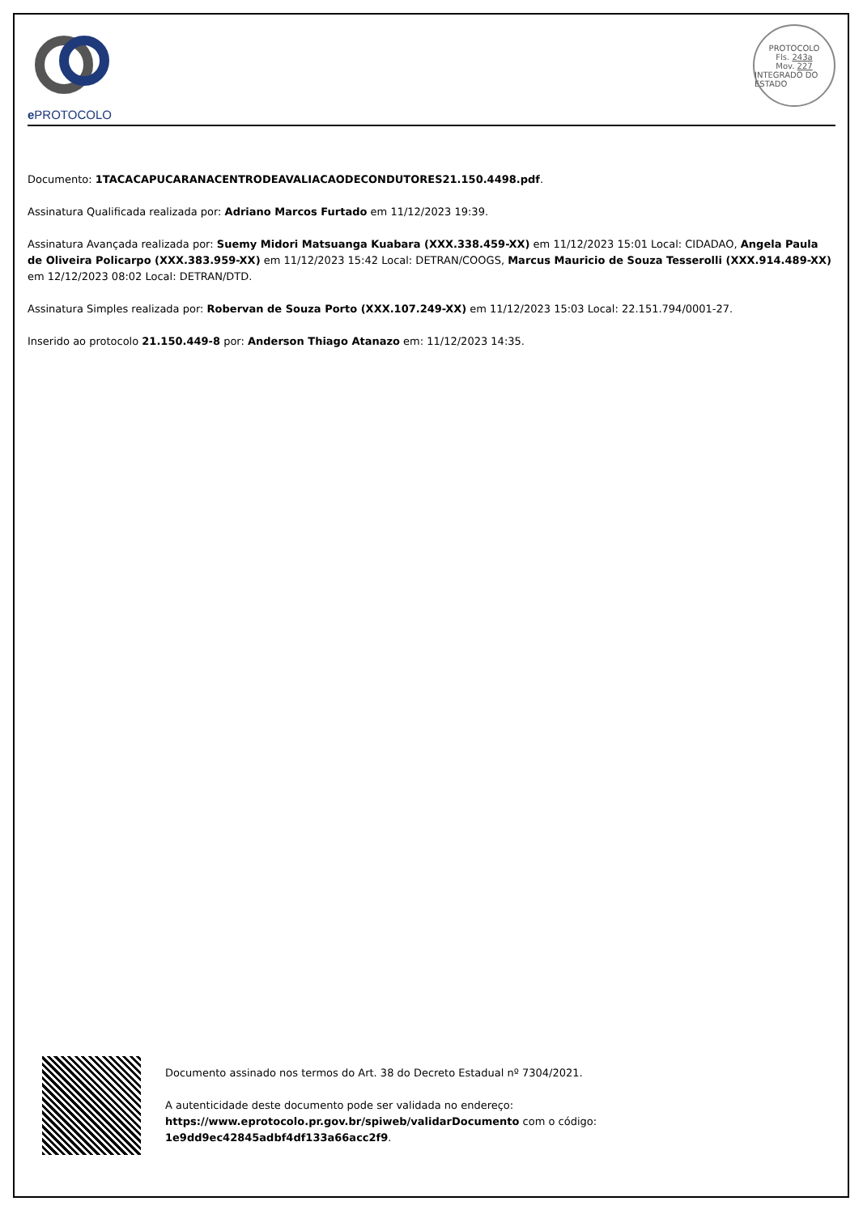e PROTOCOLO
PROTOCOLO
Fls. 243a
Mov. 227
INTEGRADO DO ESTADO
Documento: 1TACACAPUCARANACENTRODEAVALIACAODECONDUTORES21.150.4498.pdf.
Assinatura Qualificada realizada por: Adriano Marcos Furtado em 11/12/2023 19:39.
Assinatura Avançada realizada por: Suemy Midori Matsuanga Kuabara (XXX.338.459-XX) em 11/12/2023 15:01 Local: CIDADAO, Angela Paula de Oliveira Policarpo (XXX.383.959-XX) em 11/12/2023 15:42 Local: DETRAN/COOGS, Marcus Mauricio de Souza Tesserolli (XXX.914.489-XX) em 12/12/2023 08:02 Local: DETRAN/DTD.
Assinatura Simples realizada por: Robervan de Souza Porto (XXX.107.249-XX) em 11/12/2023 15:03 Local: 22.151.794/0001-27.
Inserido ao protocolo 21.150.449-8 por: Anderson Thiago Atanazo em: 11/12/2023 14:35.
Documento assinado nos termos do Art. 38 do Decreto Estadual nº 7304/2021.
A autenticidade deste documento pode ser validada no endereço:
https://www.eprotocolo.pr.gov.br/spiweb/validarDocumento com o código:
1e9dd9ec42845adbf4df133a66acc2f9.